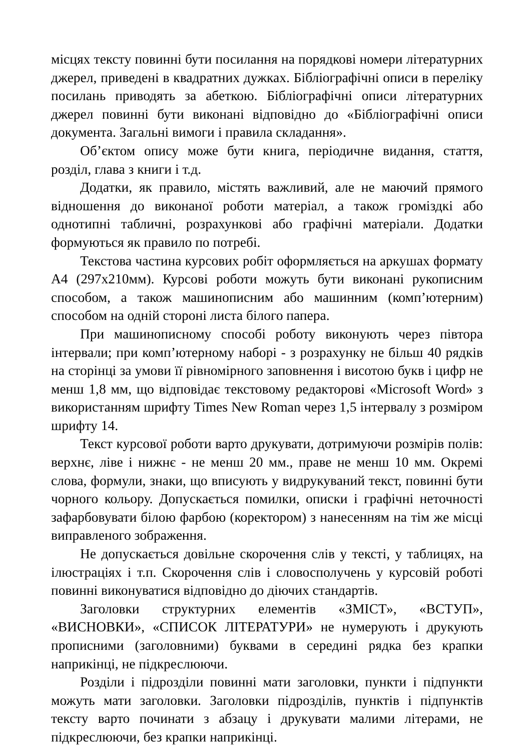місцях тексту повинні бути посилання на порядкові номери літературних джерел, приведені в квадратних дужках. Бібліографічні описи в переліку посилань приводять за абеткою. Бібліографічні описи літературних джерел повинні бути виконані відповідно до «Бібліографічні описи документа. Загальні вимоги і правила складання».
Об’єктом опису може бути книга, періодичне видання, стаття, розділ, глава з книги і т.д.
Додатки, як правило, містять важливий, але не маючий прямого відношення до виконаної роботи матеріал, а також громіздкі або однотипні табличні, розрахункові або графічні матеріали. Додатки формуються як правило по потребі.
Текстова частина курсових робіт оформляється на аркушах формату А4 (297х210мм). Курсові роботи можуть бути виконані рукописним способом, а також машинописним або машинним (комп’ютерним) способом на одній стороні листа білого папера.
При машинописному способі роботу виконують через півтора інтервали; при комп’ютерному наборі - з розрахунку не більш 40 рядків на сторінці за умови її рівномірного заповнення і висотою букв і цифр не менш 1,8 мм, що відповідає текстовому редакторові «Microsoft Word» з використанням шрифту Times New Roman через 1,5 інтервалу з розміром шрифту 14.
Текст курсової роботи варто друкувати, дотримуючи розмірів полів: верхнє, ліве і нижнє - не менш 20 мм., праве не менш 10 мм. Окремі слова, формули, знаки, що вписують у видрукуваний текст, повинні бути чорного кольору. Допускається помилки, описки і графічні неточності зафарбовувати білою фарбою (коректором) з нанесенням на тім же місці виправленого зображення.
Не допускається довільне скорочення слів у тексті, у таблицях, на ілюстраціях і т.п. Скорочення слів і словосполучень у курсовій роботі повинні виконуватися відповідно до діючих стандартів.
Заголовки структурних елементів «ЗМІСТ», «ВСТУП», «ВИСНОВКИ», «СПИСОК ЛІТЕРАТУРИ» не нумерують і друкують прописними (заголовними) буквами в середині рядка без крапки наприкінці, не підкреслюючи.
Розділи і підрозділи повинні мати заголовки, пункти і підпункти можуть мати заголовки. Заголовки підрозділів, пунктів і підпунктів тексту варто починати з абзацу і друкувати малими літерами, не підкреслюючи, без крапки наприкінці.